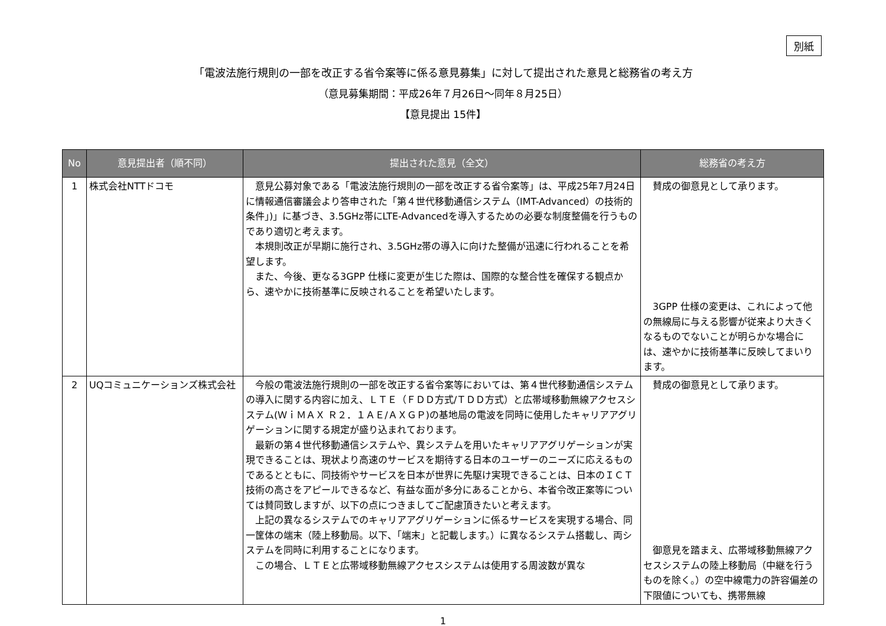別紙
「電波法施行規則の一部を改正する省令案等に係る意見募集」に対して提出された意見と総務省の考え方
（意見募集期間：平成26年７月26日～同年８月25日）
【意見提出 15件】
| No | 意見提出者（順不同） | 提出された意見（全文） | 総務省の考え方 |
| --- | --- | --- | --- |
| 1 | 株式会社NTTドコモ | 意見公募対象である「電波法施行規則の一部を改正する省令案等」は、平成25年7月24日に情報通信審議会より答申された「第４世代移動通信システム（IMT-Advanced）の技術的条件」)」に基づき、3.5GHz帯にLTE-Advancedを導入するための必要な制度整備を行うものであり適切と考えます。 本規則改正が早期に施行され、3.5GHz帯の導入に向けた整備が迅速に行われることを希望します。 また、今後、更なる3GPP 仕様に変更が生じた際は、国際的な整合性を確保する観点から、速やかに技術基準に反映されることを希望いたします。 | 賛成の御意見として承ります。 3GPP 仕様の変更は、これによって他の無線局に与える影響が従来より大きくなるものでないことが明らかな場合には、速やかに技術基準に反映してまいります。 |
| 2 | UQコミュニケーションズ株式会社 | 今般の電波法施行規則の一部を改正する省令案等においては、第４世代移動通信システムの導入に関する内容に加え、ＬＴＥ（ＦＤＤ方式/ＴＤＤ方式）と広帯域移動無線アクセスシステム(ＷｉＭＡＸ Ｒ２．１ＡＥ/ＡＸＧＰ)の基地局の電波を同時に使用したキャリアアグリゲーションに関する規定が盛り込まれております。 最新の第４世代移動通信システムや、異システムを用いたキャリアアグリゲーションが実現できることは、現状より高速のサービスを期待する日本のユーザーのニーズに応えるものであるとともに、同技術やサービスを日本が世界に先駆け実現できることは、日本のＩＣＴ技術の高さをアピールできるなど、有益な面が多分にあることから、本省令改正案等については賛同致しますが、以下の点につきましてご配慮頂きたいと考えます。 上記の異なるシステムでのキャリアアグリゲーションに係るサービスを実現する場合、同一筐体の端末（陸上移動局。以下、「端末」と記載します。）に異なるシステム搭載し、両システムを同時に利用することになります。 この場合、ＬＴＥと広帯域移動無線アクセスシステムは使用する周波数が異な | 賛成の御意見として承ります。 御意見を踏まえ、広帯域移動無線アクセスシステムの陸上移動局（中継を行うものを除く。）の空中線電力の許容偏差の下限値についても、携帯無線 |
1